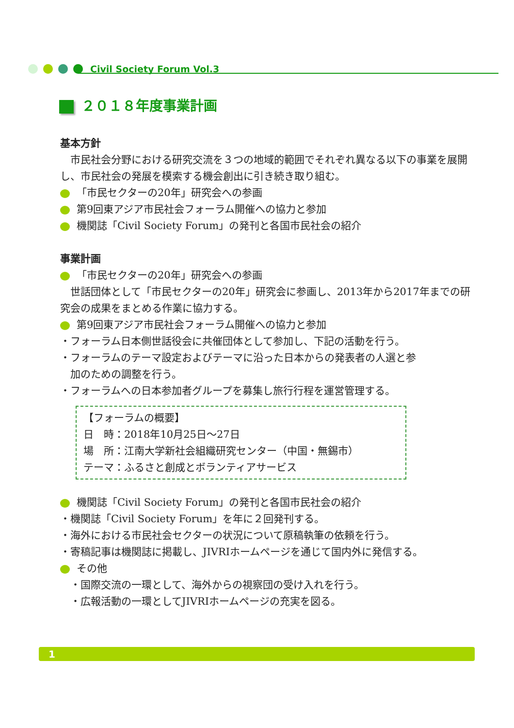Civil Society Forum Vol.3
２０１８年度事業計画
基本方針
　市民社会分野における研究交流を３つの地域的範囲でそれぞれ異なる以下の事業を展開し、市民社会の発展を模索する機会創出に引き続き取り組む。
「市民セクターの20年」研究会への参画
第9回東アジア市民社会フォーラム開催への協力と参加
機関誌「Civil Society Forum」の発刊と各国市民社会の紹介
事業計画
「市民セクターの20年」研究会への参画
　世話団体として「市民セクターの20年」研究会に参画し、2013年から2017年までの研究会の成果をまとめる作業に協力する。
第9回東アジア市民社会フォーラム開催への協力と参加
・フォーラム日本側世話役会に共催団体として参加し、下記の活動を行う。
・フォーラムのテーマ設定およびテーマに沿った日本からの発表者の人選と参
　加のための調整を行う。
・フォーラムへの日本参加者グループを募集し旅行行程を運営管理する。
【フォーラムの概要】
日　時：2018年10月25日～27日
場　所：江南大学新社会組織研究センター（中国・無錫市）
テーマ：ふるさと創成とボランティアサービス
機関誌「Civil Society Forum」の発刊と各国市民社会の紹介
・機関誌「Civil Society Forum」を年に２回発刊する。
・海外における市民社会セクターの状況について原稿執筆の依頼を行う。
・寄稿記事は機関誌に掲載し、JIVRIホームページを通じて国内外に発信する。
その他
　・国際交流の一環として、海外からの視察団の受け入れを行う。
　・広報活動の一環としてJIVRIホームページの充実を図る。
1